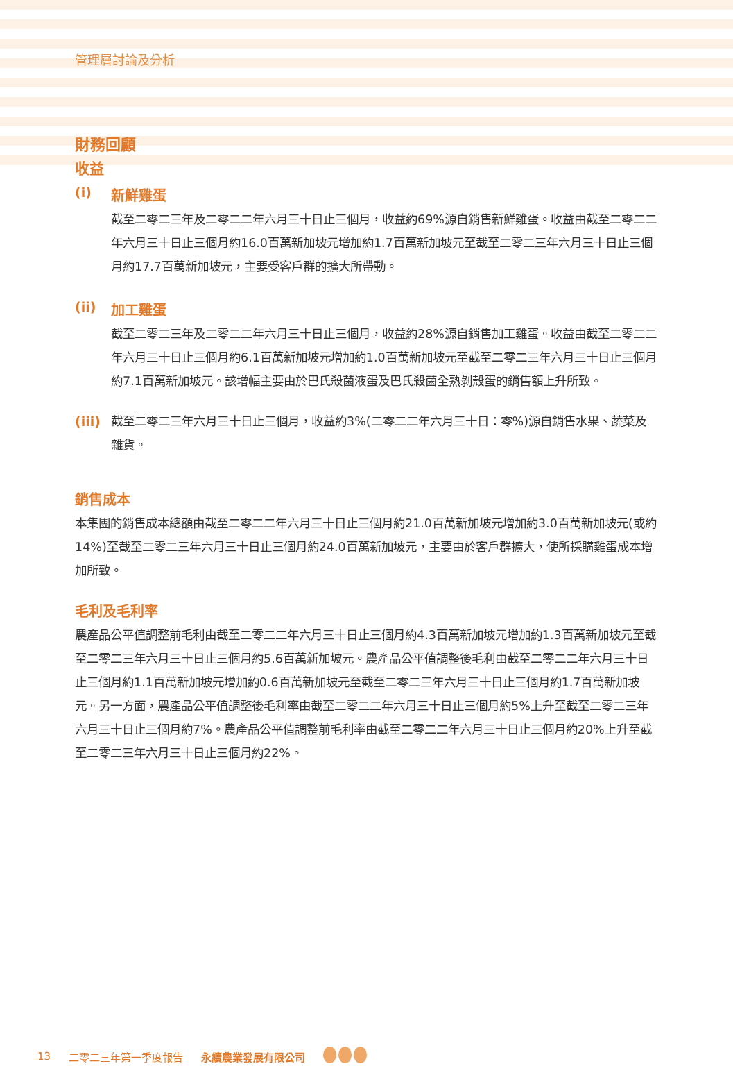管理層討論及分析
財務回顧
收益
(i) 新鮮雞蛋
截至二零二三年及二零二二年六月三十日止三個月，收益約69%源自銷售新鮮雞蛋。收益由截至二零二二年六月三十日止三個月約16.0百萬新加坡元增加約1.7百萬新加坡元至截至二零二三年六月三十日止三個月約17.7百萬新加坡元，主要受客戶群的擴大所帶動。
(ii) 加工雞蛋
截至二零二三年及二零二二年六月三十日止三個月，收益約28%源自銷售加工雞蛋。收益由截至二零二二年六月三十日止三個月約6.1百萬新加坡元增加約1.0百萬新加坡元至截至二零二三年六月三十日止三個月約7.1百萬新加坡元。該增幅主要由於巴氏殺菌液蛋及巴氏殺菌全熟剝殼蛋的銷售額上升所致。
(iii)
截至二零二三年六月三十日止三個月，收益約3%(二零二二年六月三十日：零%)源自銷售水果、蔬菜及雜貨。
銷售成本
本集團的銷售成本總額由截至二零二二年六月三十日止三個月約21.0百萬新加坡元增加約3.0百萬新加坡元(或約14%)至截至二零二三年六月三十日止三個月約24.0百萬新加坡元，主要由於客戶群擴大，使所採購雞蛋成本增加所致。
毛利及毛利率
農產品公平值調整前毛利由截至二零二二年六月三十日止三個月約4.3百萬新加坡元增加約1.3百萬新加坡元至截至二零二三年六月三十日止三個月約5.6百萬新加坡元。農產品公平值調整後毛利由截至二零二二年六月三十日止三個月約1.1百萬新加坡元增加約0.6百萬新加坡元至截至二零二三年六月三十日止三個月約1.7百萬新加坡元。另一方面，農產品公平值調整後毛利率由截至二零二二年六月三十日止三個月約5%上升至截至二零二三年六月三十日止三個月約7%。農產品公平值調整前毛利率由截至二零二二年六月三十日止三個月約20%上升至截至二零二三年六月三十日止三個月約22%。
13 二零二三年第一季度報告 永續農業發展有限公司